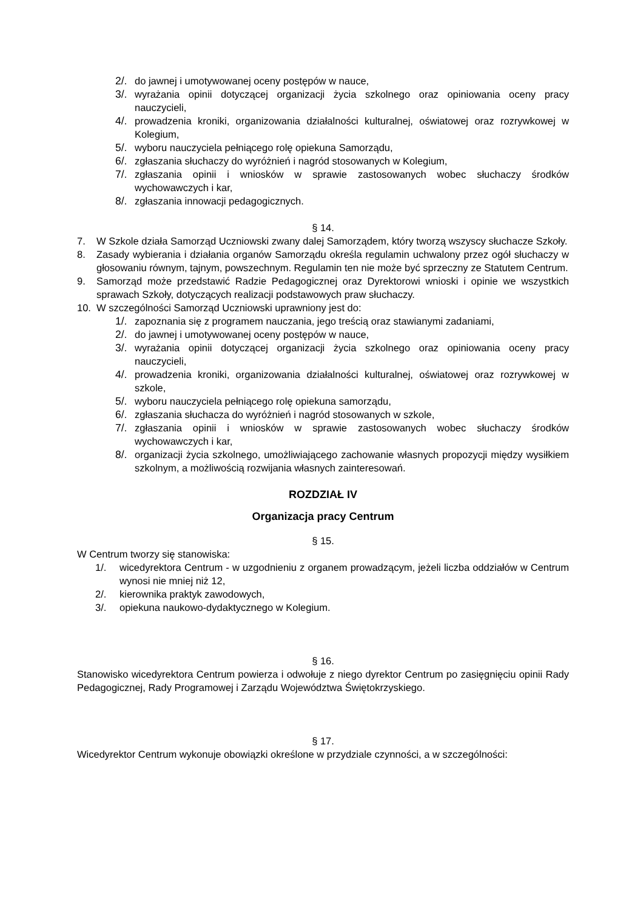2/. do jawnej i umotywowanej oceny postępów w nauce,
3/. wyrażania opinii dotyczącej organizacji życia szkolnego oraz opiniowania oceny pracy nauczycieli,
4/. prowadzenia kroniki, organizowania działalności kulturalnej, oświatowej oraz rozrywkowej w Kolegium,
5/. wyboru nauczyciela pełniącego rolę opiekuna Samorządu,
6/. zgłaszania słuchaczy do wyróżnień i nagród stosowanych w Kolegium,
7/. zgłaszania opinii i wniosków w sprawie zastosowanych wobec słuchaczy środków wychowawczych i kar,
8/. zgłaszania innowacji pedagogicznych.
§ 14.
7. W Szkole działa Samorząd Uczniowski zwany dalej Samorządem, który tworzą wszyscy słuchacze Szkoły.
8. Zasady wybierania i działania organów Samorządu określa regulamin uchwalony przez ogół słuchaczy w głosowaniu równym, tajnym, powszechnym. Regulamin ten nie może być sprzeczny ze Statutem Centrum.
9. Samorząd może przedstawić Radzie Pedagogicznej oraz Dyrektorowi wnioski i opinie we wszystkich sprawach Szkoły, dotyczących realizacji podstawowych praw słuchaczy.
10. W szczególności Samorząd Uczniowski uprawniony jest do:
1/. zapoznania się z programem nauczania, jego treścią oraz stawianymi zadaniami,
2/. do jawnej i umotywowanej oceny postępów w nauce,
3/. wyrażania opinii dotyczącej organizacji życia szkolnego oraz opiniowania oceny pracy nauczycieli,
4/. prowadzenia kroniki, organizowania działalności kulturalnej, oświatowej oraz rozrywkowej w szkole,
5/. wyboru nauczyciela pełniącego rolę opiekuna samorządu,
6/. zgłaszania słuchacza do wyróżnień i nagród stosowanych w szkole,
7/. zgłaszania opinii i wniosków w sprawie zastosowanych wobec słuchaczy środków wychowawczych i kar,
8/. organizacji życia szkolnego, umożliwiającego zachowanie własnych propozycji między wysiłkiem szkolnym, a możliwością rozwijania własnych zainteresowań.
ROZDZIAŁ IV
Organizacja pracy Centrum
§ 15.
W Centrum tworzy się stanowiska:
1/. wicedyrektora Centrum - w uzgodnieniu z organem prowadzącym, jeżeli liczba oddziałów w Centrum wynosi nie mniej niż 12,
2/. kierownika praktyk zawodowych,
3/. opiekuna naukowo-dydaktycznego w Kolegium.
§ 16.
Stanowisko wicedyrektora Centrum powierza i odwołuje z niego dyrektor Centrum po zasięgnięciu opinii Rady Pedagogicznej, Rady Programowej i Zarządu Województwa Świętokrzyskiego.
§ 17.
Wicedyrektor Centrum wykonuje obowiązki określone w przydziale czynności, a w szczególności: